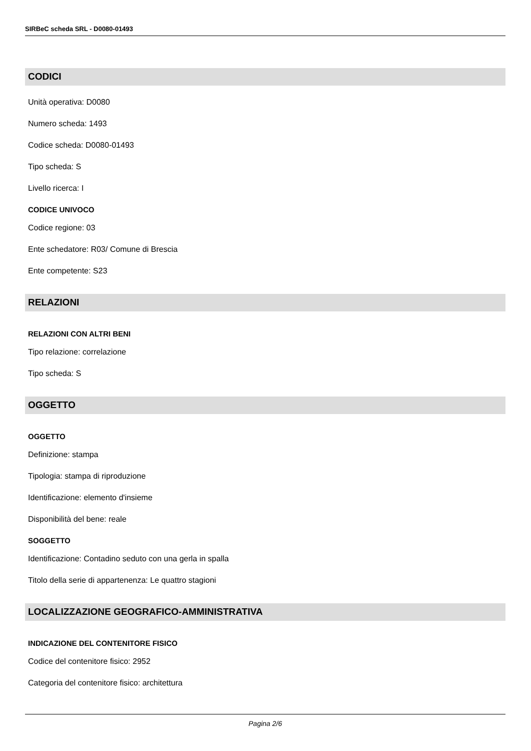SIRBeC scheda SRL - D0080-01493
CODICI
Unità operativa: D0080
Numero scheda: 1493
Codice scheda: D0080-01493
Tipo scheda: S
Livello ricerca: I
CODICE UNIVOCO
Codice regione: 03
Ente schedatore: R03/ Comune di Brescia
Ente competente: S23
RELAZIONI
RELAZIONI CON ALTRI BENI
Tipo relazione: correlazione
Tipo scheda: S
OGGETTO
OGGETTO
Definizione: stampa
Tipologia: stampa di riproduzione
Identificazione: elemento d'insieme
Disponibilità del bene: reale
SOGGETTO
Identificazione: Contadino seduto con una gerla in spalla
Titolo della serie di appartenenza: Le quattro stagioni
LOCALIZZAZIONE GEOGRAFICO-AMMINISTRATIVA
INDICAZIONE DEL CONTENITORE FISICO
Codice del contenitore fisico: 2952
Categoria del contenitore fisico: architettura
Pagina 2/6